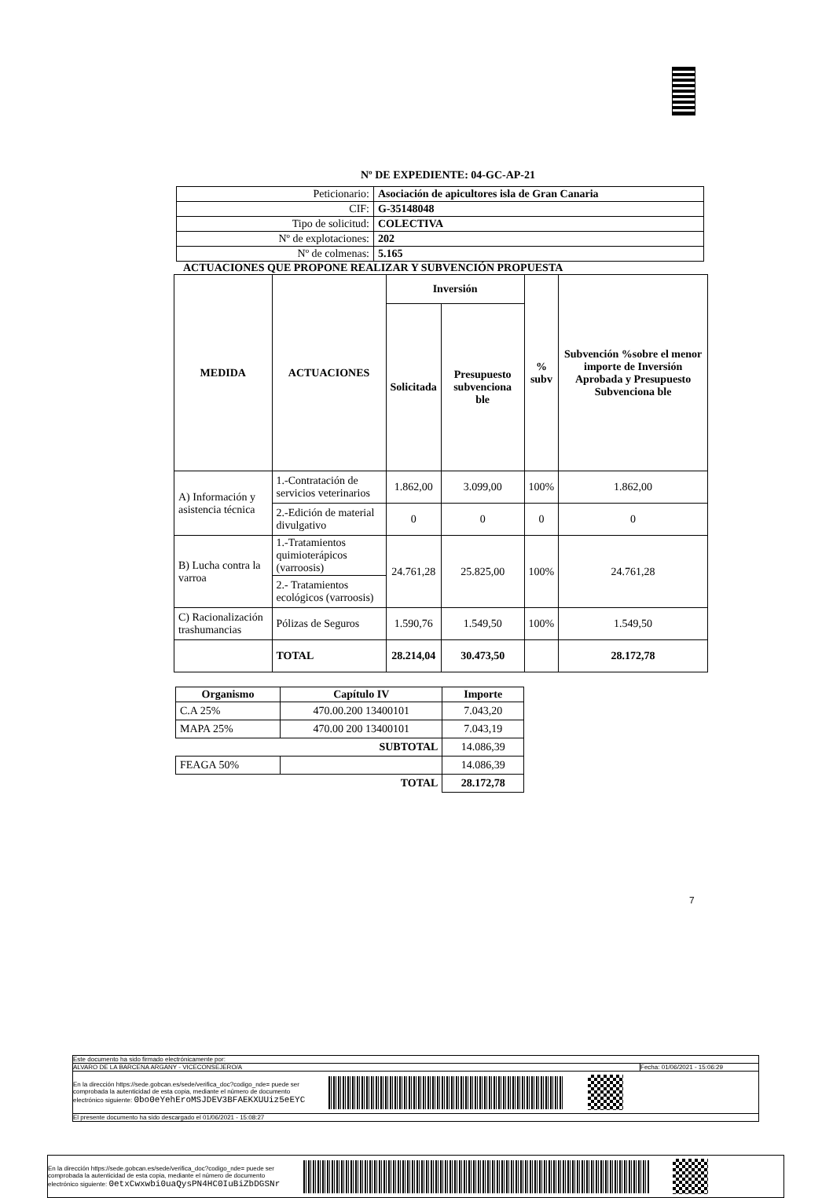Nº DE EXPEDIENTE: 04-GC-AP-21
| Peticionario: | Asociación de apicultores isla de Gran Canaria |
| CIF: | G-35148048 |
| Tipo de solicitud: | COLECTIVA |
| Nº de explotaciones: | 202 |
| Nº de colmenas: | 5.165 |
ACTUACIONES QUE PROPONE REALIZAR Y SUBVENCIÓN PROPUESTA
| MEDIDA | ACTUACIONES | Inversión | | % subv | Subvención %sobre el menor importe de Inversión Aprobada y Presupuesto Subvenciona ble |
| --- | --- | --- | --- | --- | --- |
| | | Solicitada | Presupuesto subvenciona ble | | |
| A) Información y asistencia técnica | 1.-Contratación de servicios veterinarios | 1.862,00 | 3.099,00 | 100% | 1.862,00 |
| | 2.-Edición de material divulgativo | 0 | 0 | 0 | 0 |
| B) Lucha contra la varroa | 1.-Tratamientos quimioterápicos (varroosis) | 24.761,28 | 25.825,00 | 100% | 24.761,28 |
| | 2.- Tratamientos ecológicos (varroosis) | | | | |
| C) Racionalización trashumancias | Pólizas de Seguros | 1.590,76 | 1.549,50 | 100% | 1.549,50 |
| | TOTAL | 28.214,04 | 30.473,50 | | 28.172,78 |
| Organismo | Capítulo IV | Importe |
| --- | --- | --- |
| C.A 25% | 470.00.200 13400101 | 7.043,20 |
| MAPA 25% | 470.00 200 13400101 | 7.043,19 |
| SUBTOTAL | | 14.086,39 |
| FEAGA 50% | | 14.086,39 |
| TOTAL | | 28.172,78 |
7
Este documento ha sido firmado electrónicamente por:
ALVARO DE LA BARCENA ARGANY - VICECONSEJERO/A Fecha: 01/06/2021 - 15:06:29
En la dirección https://sede.gobcan.es/sede/verifica_doc?codigo_nde= puede ser
comprobada la autenticidad de esta copia, mediante el número de documento
electrónico siguiente: 0bo0eYehEroMSJDEV3BFAEKXUUiz5eEYC
El presente documento ha sido descargado el 01/06/2021 - 15:08:27
En la dirección https://sede.gobcan.es/sede/verifica_doc?codigo_nde= puede ser
comprobada la autenticidad de esta copia, mediante el número de documento
electrónico siguiente: 0etxCwxwbi0uaQysPN4HC0IuBiZbDGSNr